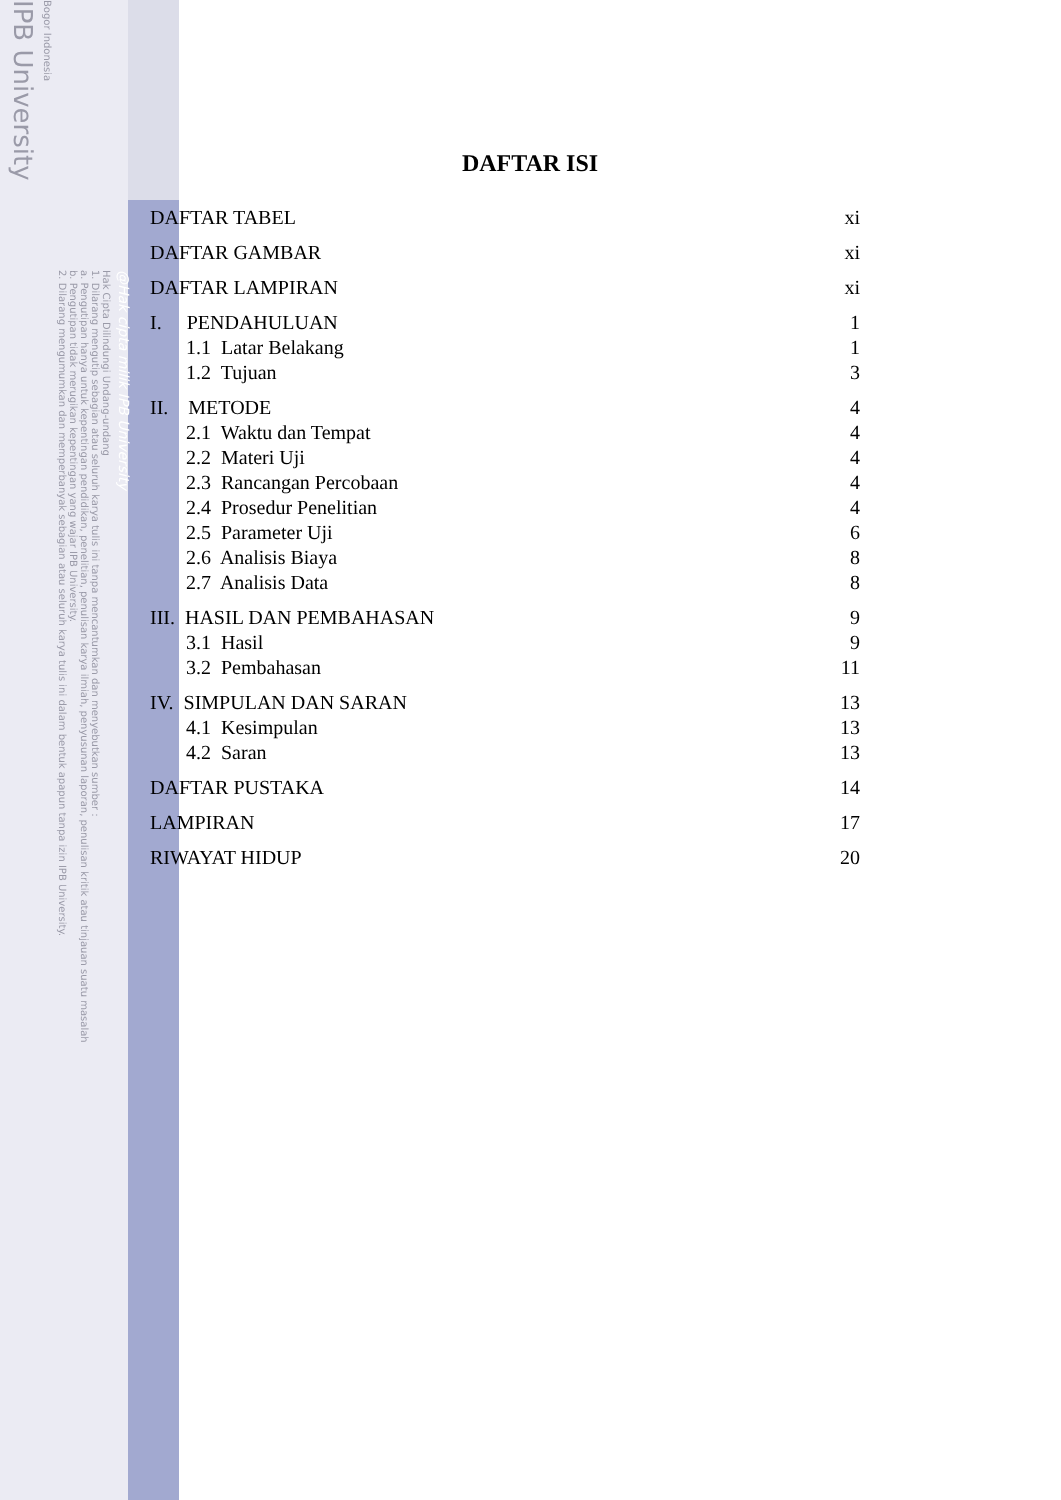IPB University
Bogor Indonesia
Hak Cipta Dilindungi Undang-undang
1. Dilarang mengutip sebagian atau seluruh karya tulis ini tanpa mencantumkan dan menyebutkan sumber :
a. Pengutipan hanya untuk kepentingan pendidikan, penelitian, penulisan karya ilmiah, penyusunan laporan, penulisan kritik atau tinjauan suatu masalah
b. Pengutipan tidak merugikan kepentingan yang wajar IPB University.
2. Dilarang mengumumkan dan memperbanyak sebagian atau seluruh karya tulis ini dalam bentuk apapun tanpa izin IPB University.
@Hak cipta milik IPB University
DAFTAR ISI
DAFTAR TABEL xi
DAFTAR GAMBAR xi
DAFTAR LAMPIRAN xi
I. PENDAHULUAN 1
1.1 Latar Belakang 1
1.2 Tujuan 3
II. METODE 4
2.1 Waktu dan Tempat 4
2.2 Materi Uji 4
2.3 Rancangan Percobaan 4
2.4 Prosedur Penelitian 4
2.5 Parameter Uji 6
2.6 Analisis Biaya 8
2.7 Analisis Data 8
III. HASIL DAN PEMBAHASAN 9
3.1 Hasil 9
3.2 Pembahasan 11
IV. SIMPULAN DAN SARAN 13
4.1 Kesimpulan 13
4.2 Saran 13
DAFTAR PUSTAKA 14
LAMPIRAN 17
RIWAYAT HIDUP 20